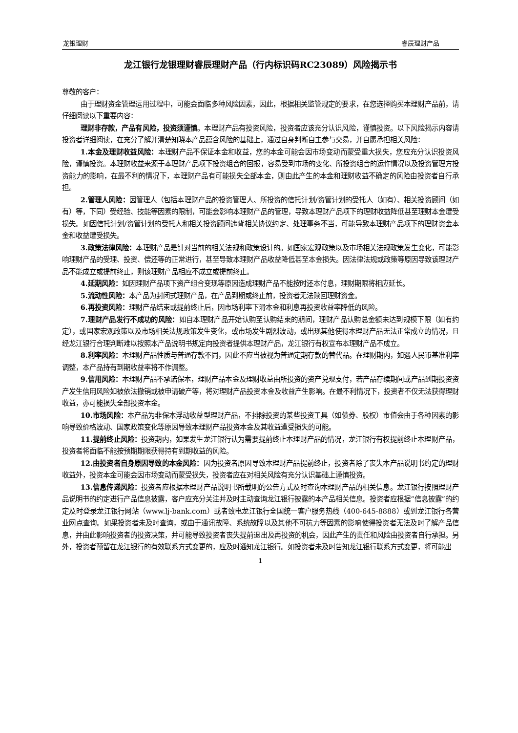龙银理财 睿辰理财产品
龙江银行龙银理财睿辰理财产品（行内标识码RC23089）风险揭示书
尊敬的客户：
由于理财资金管理运用过程中，可能会面临多种风险因素，因此，根据相关监管规定的要求，在您选择购买本理财产品前，请仔细阅读以下重要内容：
理财非存款，产品有风险，投资须谨慎。本理财产品有投资风险，投资者应该充分认识风险，谨慎投资。以下风险揭示内容请投资者详细阅读，在充分了解并清楚知晓本产品蕴含风险的基础上，通过自身判断自主参与交易，并自愿承担相关风险：
1.本金及理财收益风险：本理财产品不保证本金和收益，您的本金可能会因市场变动而蒙受重大损失，您应充分认识投资风险，谨慎投资。本理财收益来源于本理财产品项下投资组合的回报，容易受到市场的变化、所投资组合的运作情况以及投资管理方投资能力的影响，在最不利的情况下，本理财产品有可能损失全部本金，则由此产生的本金和理财收益不确定的风险由投资者自行承担。
2.管理人风险：因管理人（包括本理财产品的投资管理人、所投资的信托计划/资管计划的受托人（如有）、相关投资顾问（如有）等，下同）受经验、技能等因素的限制，可能会影响本理财产品的管理，导致本理财产品项下的理财收益降低甚至理财本金遭受损失。如因信托计划/资管计划的受托人和相关投资顾问违背相关协议约定、处理事务不当，可能导致本理财产品项下的理财资金本金和收益遭受损失。
3.政策法律风险：本理财产品是针对当前的相关法规和政策设计的。如国家宏观政策以及市场相关法规政策发生变化，可能影响理财产品的受理、投资、偿还等的正常进行，甚至导致本理财产品收益降低甚至本金损失。因法律法规或政策等原因导致该理财产品不能成立或提前终止，则该理财产品相应不成立或提前终止。
4.延期风险：如因理财产品项下资产组合变现等原因造成理财产品不能按时还本付息，理财期限将相应延长。
5.流动性风险：本产品为封闭式理财产品，在产品到期或终止前，投资者无法赎回理财资金。
6.再投资风险：理财产品结束或提前终止后，因市场利率下滑本金和利息再投资收益率降低的风险。
7.理财产品发行不成功的风险：如自本理财产品开始认购至认购结束的期间，理财产品认购总金额未达到规模下限（如有约定），或国家宏观政策以及市场相关法规政策发生变化，或市场发生剧烈波动，或出现其他使得本理财产品无法正常成立的情况，且经龙江银行合理判断难以按照本产品说明书规定向投资者提供本理财产品，龙江银行有权宣布本理财产品不成立。
8.利率风险：本理财产品性质与普通存款不同，因此不应当被视为普通定期存款的替代品。在理财期内，如遇人民币基准利率调整，本产品持有到期收益率将不作调整。
9.信用风险：本理财产品不承诺保本，理财产品本金及理财收益由所投资的资产兑现支付，若产品存续期间或产品到期投资资产发生信用风险如被依法撤销或被申请破产等，将对理财产品投资本金及收益产生影响。在最不利情况下，投资者不仅无法获得理财收益，亦可能损失全部投资本金。
10.市场风险：本产品为非保本浮动收益型理财产品，不排除投资的某些投资工具（如债券、股权）市值会由于各种因素的影响导致价格波动、国家政策变化等原因导致本理财产品投资本金及其收益遭受损失的可能。
11.提前终止风险：投资期内，如果发生龙江银行认为需要提前终止本理财产品的情况，龙江银行有权提前终止本理财产品，投资者将面临不能按预期期限获得持有到期收益的风险。
12.由投资者自身原因导致的本金风险：因为投资者原因导致本理财产品提前终止，投资者除了丧失本产品说明书约定的理财收益外，投资本金可能会因市场变动而蒙受损失，投资者应在对相关风险有充分认识基础上谨慎投资。
13.信息传递风险：投资者应根据本理财产品说明书所载明的公告方式及时查询本理财产品的相关信息。龙江银行按照理财产品说明书的约定进行产品信息披露，客户应充分关注并及时主动查询龙江银行披露的本产品相关信息。投资者应根据“信息披露”的约定及时登录龙江银行网站（www.lj-bank.com）或者致电龙江银行全国统一客户服务热线（400-645-8888）或到龙江银行各营业网点查询。如果投资者未及时查询，或由于通讯故障、系统故障以及其他不可抗力等因素的影响使得投资者无法及时了解产品信息，并由此影响投资者的投资决策，并可能导致投资者丧失提前退出及再投资的机会，因此产生的责任和风险由投资者自行承担。另外，投资者预留在龙江银行的有效联系方式变更的，应及时通知龙江银行。如投资者未及时告知龙江银行联系方式变更，将可能出
1